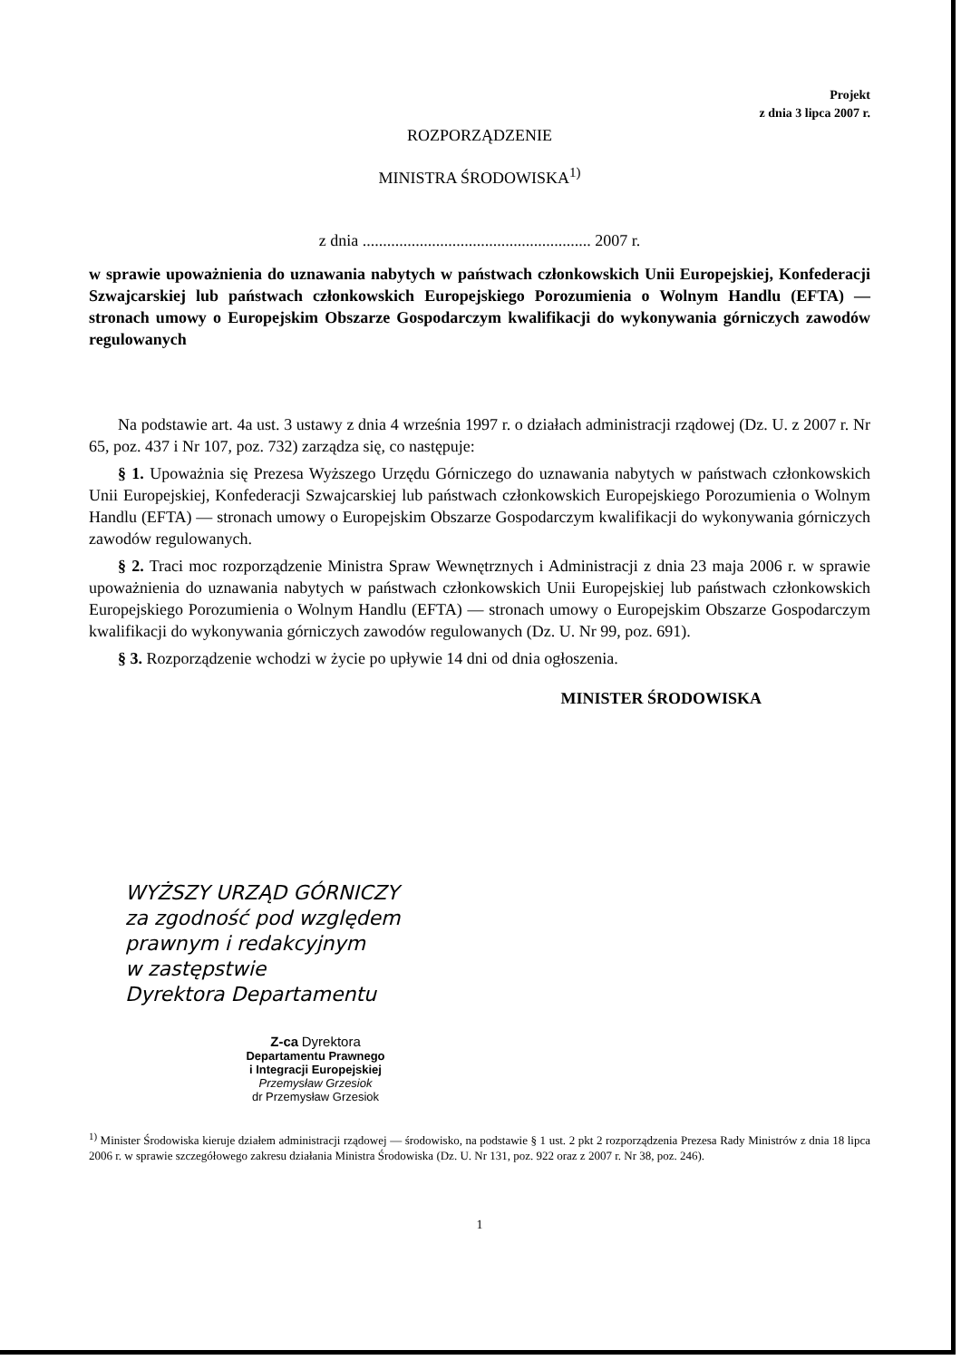Projekt
z dnia 3 lipca 2007 r.
ROZPORZĄDZENIE
MINISTRA ŚRODOWISKA<sup>1)</sup>
z dnia ........................................................ 2007 r.
w sprawie upoważnienia do uznawania nabytych w państwach członkowskich Unii Europejskiej, Konfederacji Szwajcarskiej lub państwach członkowskich Europejskiego Porozumienia o Wolnym Handlu (EFTA) — stronach umowy o Europejskim Obszarze Gospodarczym kwalifikacji do wykonywania górniczych zawodów regulowanych
Na podstawie art. 4a ust. 3 ustawy z dnia 4 września 1997 r. o działach administracji rządowej (Dz. U. z 2007 r. Nr 65, poz. 437 i Nr 107, poz. 732) zarządza się, co następuje:
§ 1. Upoważnia się Prezesa Wyższego Urzędu Górniczego do uznawania nabytych w państwach członkowskich Unii Europejskiej, Konfederacji Szwajcarskiej lub państwach członkowskich Europejskiego Porozumienia o Wolnym Handlu (EFTA) — stronach umowy o Europejskim Obszarze Gospodarczym kwalifikacji do wykonywania górniczych zawodów regulowanych.
§ 2. Traci moc rozporządzenie Ministra Spraw Wewnętrznych i Administracji z dnia 23 maja 2006 r. w sprawie upoważnienia do uznawania nabytych w państwach członkowskich Unii Europejskiej lub państwach członkowskich Europejskiego Porozumienia o Wolnym Handlu (EFTA) — stronach umowy o Europejskim Obszarze Gospodarczym kwalifikacji do wykonywania górniczych zawodów regulowanych (Dz. U. Nr 99, poz. 691).
§ 3. Rozporządzenie wchodzi w życie po upływie 14 dni od dnia ogłoszenia.
MINISTER ŚRODOWISKA
WYŻSZY URZĄD GÓRNICZY
za zgodność pod względem
prawnym i redakcyjnym
w zastępstwie
Dyrektora Departamentu
Z-ca Dyrektora
Departamentu Prawnego
i Integracji Europejskiej
Przemysław Grzesiok
dr Przemysław Grzesiok
<sup>1)</sup> Minister Środowiska kieruje działem administracji rządowej — środowisko, na podstawie § 1 ust. 2 pkt 2 rozporządzenia Prezesa Rady Ministrów z dnia 18 lipca 2006 r. w sprawie szczegółowego zakresu działania Ministra Środowiska (Dz. U. Nr 131, poz. 922 oraz z 2007 r. Nr 38, poz. 246).
1